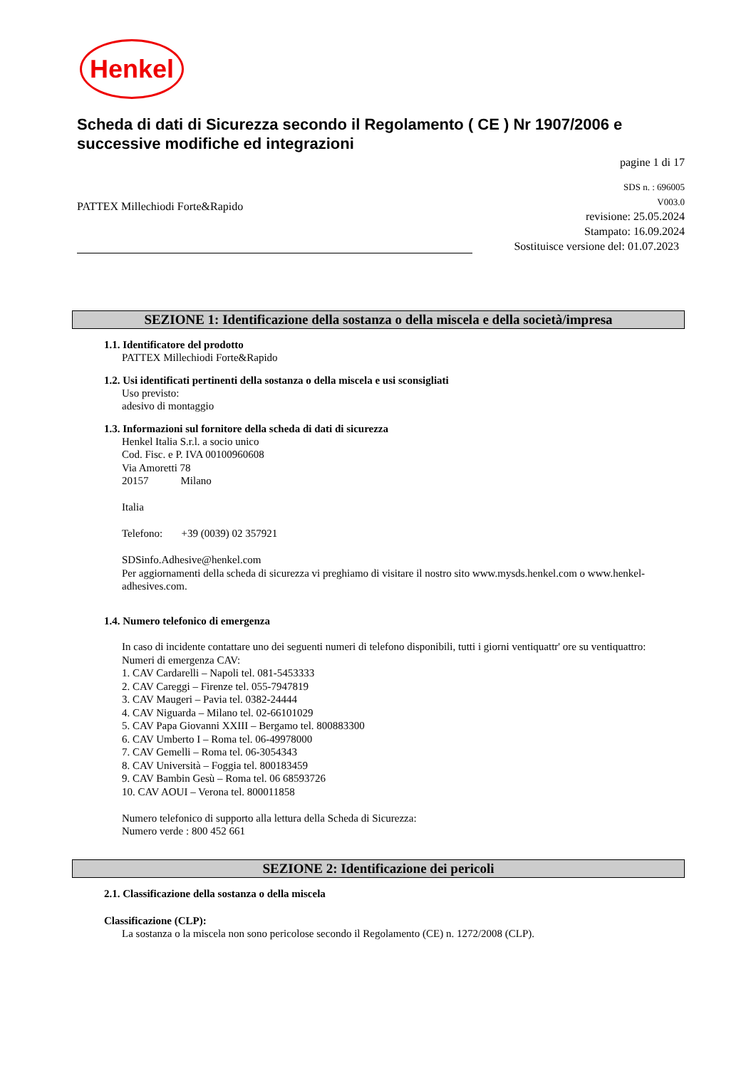Henkel
Scheda di dati di Sicurezza secondo il Regolamento ( CE ) Nr 1907/2006 e successive modifiche ed integrazioni
pagine 1 di 17
PATTEX Millechiodi Forte&Rapido
SDS n. : 696005
V003.0
revisione: 25.05.2024
Stampato: 16.09.2024
Sostituisce versione del: 01.07.2023
SEZIONE 1: Identificazione della sostanza o della miscela e della società/impresa
1.1. Identificatore del prodotto
PATTEX Millechiodi Forte&Rapido
1.2. Usi identificati pertinenti della sostanza o della miscela e usi sconsigliati
Uso previsto:
adesivo di montaggio
1.3. Informazioni sul fornitore della scheda di dati di sicurezza
Henkel Italia S.r.l. a socio unico
Cod. Fisc. e P. IVA 00100960608
Via Amoretti 78
20157 Milano
Italia
Telefono: +39 (0039) 02 357921
SDSinfo.Adhesive@henkel.com
Per aggiornamenti della scheda di sicurezza vi preghiamo di visitare il nostro sito www.mysds.henkel.com o www.henkel-adhesives.com.
1.4. Numero telefonico di emergenza
In caso di incidente contattare uno dei seguenti numeri di telefono disponibili, tutti i giorni ventiquattr' ore su ventiquattro:
Numeri di emergenza CAV:
1. CAV Cardarelli – Napoli tel. 081-5453333
2. CAV Careggi – Firenze tel. 055-7947819
3. CAV Maugeri – Pavia tel. 0382-24444
4. CAV Niguarda – Milano tel. 02-66101029
5. CAV Papa Giovanni XXIII – Bergamo tel. 800883300
6. CAV Umberto I – Roma tel. 06-49978000
7. CAV Gemelli – Roma tel. 06-3054343
8. CAV Università – Foggia tel. 800183459
9. CAV Bambin Gesù – Roma tel. 06 68593726
10. CAV AOUI – Verona tel. 800011858
Numero telefonico di supporto alla lettura della Scheda di Sicurezza:
Numero verde : 800 452 661
SEZIONE 2: Identificazione dei pericoli
2.1. Classificazione della sostanza o della miscela
Classificazione (CLP):
La sostanza o la miscela non sono pericolose secondo il Regolamento (CE) n. 1272/2008 (CLP).